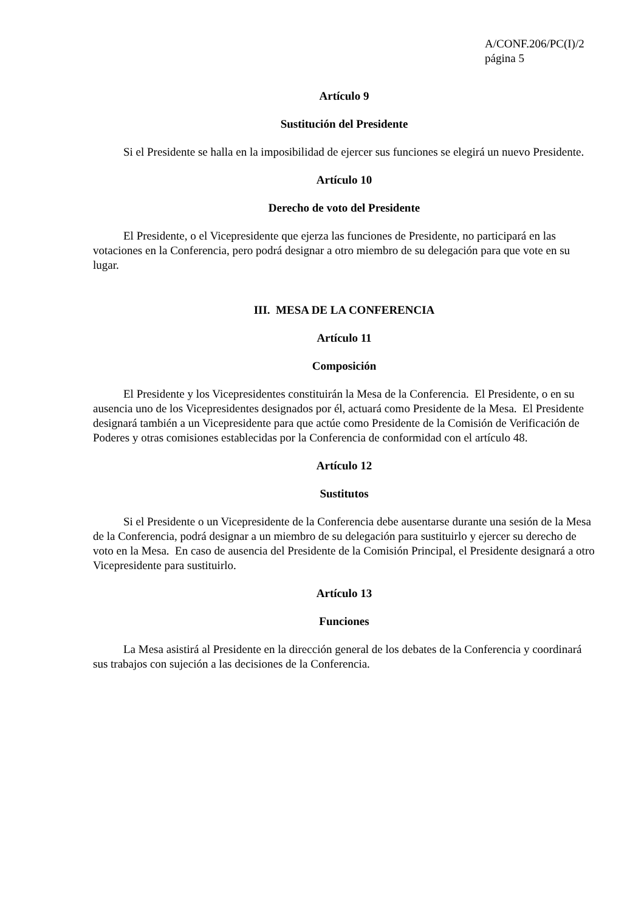A/CONF.206/PC(I)/2
página 5
Artículo 9
Sustitución del Presidente
Si el Presidente se halla en la imposibilidad de ejercer sus funciones se elegirá un nuevo Presidente.
Artículo 10
Derecho de voto del Presidente
El Presidente, o el Vicepresidente que ejerza las funciones de Presidente, no participará en las votaciones en la Conferencia, pero podrá designar a otro miembro de su delegación para que vote en su lugar.
III. MESA DE LA CONFERENCIA
Artículo 11
Composición
El Presidente y los Vicepresidentes constituirán la Mesa de la Conferencia. El Presidente, o en su ausencia uno de los Vicepresidentes designados por él, actuará como Presidente de la Mesa. El Presidente designará también a un Vicepresidente para que actúe como Presidente de la Comisión de Verificación de Poderes y otras comisiones establecidas por la Conferencia de conformidad con el artículo 48.
Artículo 12
Sustitutos
Si el Presidente o un Vicepresidente de la Conferencia debe ausentarse durante una sesión de la Mesa de la Conferencia, podrá designar a un miembro de su delegación para sustituirlo y ejercer su derecho de voto en la Mesa. En caso de ausencia del Presidente de la Comisión Principal, el Presidente designará a otro Vicepresidente para sustituirlo.
Artículo 13
Funciones
La Mesa asistirá al Presidente en la dirección general de los debates de la Conferencia y coordinará sus trabajos con sujeción a las decisiones de la Conferencia.